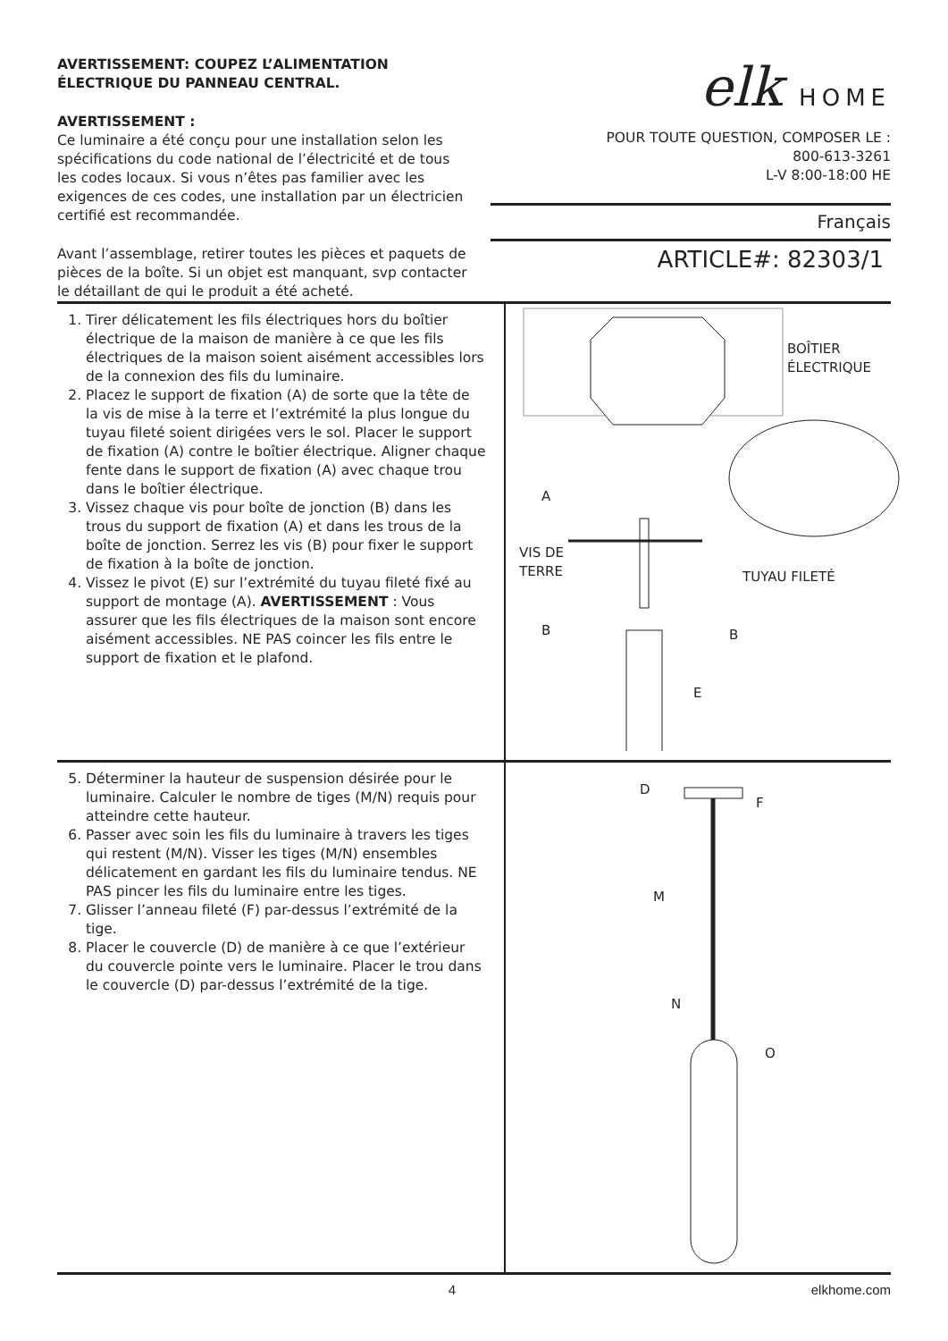AVERTISSEMENT: COUPEZ L’ALIMENTATION ÉLECTRIQUE DU PANNEAU CENTRAL.
AVERTISSEMENT :
Ce luminaire a été conçu pour une installation selon les spécifications du code national de l’électricité et de tous les codes locaux. Si vous n’êtes pas familier avec les exigences de ces codes, une installation par un électricien certifié est recommandée.
Avant l’assemblage, retirer toutes les pièces et paquets de pièces de la boîte. Si un objet est manquant, svp contacter le détaillant de qui le produit a été acheté.
elk HOME
POUR TOUTE QUESTION, COMPOSER LE :
800-613-3261
L-V 8:00-18:00 HE
Français
ARTICLE#: 82303/1
1. Tirer délicatement les fils électriques hors du boîtier électrique de la maison de manière à ce que les fils électriques de la maison soient aisément accessibles lors de la connexion des fils du luminaire.
2. Placez le support de fixation (A) de sorte que la tête de la vis de mise à la terre et l’extrémité la plus longue du tuyau fileté soient dirigées vers le sol. Placer le support de fixation (A) contre le boîtier électrique. Aligner chaque fente dans le support de fixation (A) avec chaque trou dans le boîtier électrique.
3. Vissez chaque vis pour boîte de jonction (B) dans les trous du support de fixation (A) et dans les trous de la boîte de jonction. Serrez les vis (B) pour fixer le support de fixation à la boîte de jonction.
4. Vissez le pivot (E) sur l’extrémité du tuyau fileté fixé au support de montage (A). AVERTISSEMENT : Vous assurer que les fils électriques de la maison sont encore aisément accessibles. NE PAS coincer les fils entre le support de fixation et le plafond.
BOÎTIER
ÉLECTRIQUE
A
VIS DE
TERRE
TUYAU FILETÉ
B B
E
5. Déterminer la hauteur de suspension désirée pour le luminaire. Calculer le nombre de tiges (M/N) requis pour atteindre cette hauteur.
6. Passer avec soin les fils du luminaire à travers les tiges qui restent (M/N). Visser les tiges (M/N) ensembles délicatement en gardant les fils du luminaire tendus. NE PAS pincer les fils du luminaire entre les tiges.
7. Glisser l’anneau fileté (F) par-dessus l’extrémité de la tige.
8. Placer le couvercle (D) de manière à ce que l’extérieur du couvercle pointe vers le luminaire. Placer le trou dans le couvercle (D) par-dessus l’extrémité de la tige.
D
F
M
N
O
4 elkhome.com